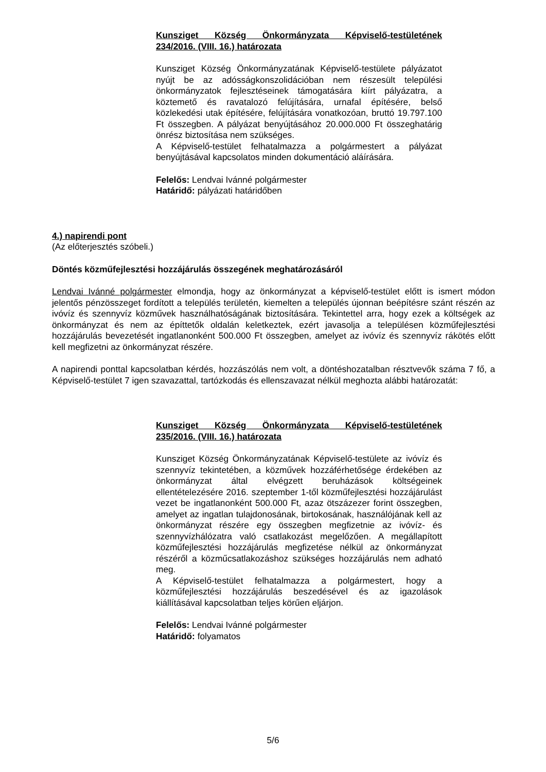Kunsziget Község Önkormányzata Képviselő-testületének 234/2016. (VIII. 16.) határozata
Kunsziget Község Önkormányzatának Képviselő-testülete pályázatot nyújt be az adósságkonszolidációban nem részesült települési önkormányzatok fejlesztéseinek támogatására kiírt pályázatra, a köztemető és ravatalozó felújítására, urnafal építésére, belső közlekedési utak építésére, felújítására vonatkozóan, bruttó 19.797.100 Ft összegben. A pályázat benyújtásához 20.000.000 Ft összeghatárig önrész biztosítása nem szükséges.
A Képviselő-testület felhatalmazza a polgármestert a pályázat benyújtásával kapcsolatos minden dokumentáció aláírására.
Felelős: Lendvai Ivánné polgármester
Határidő: pályázati határidőben
4.) napirendi pont
(Az előterjesztés szóbeli.)
Döntés közműfejlesztési hozzájárulás összegének meghatározásáról
Lendvai Ivánné polgármester elmondja, hogy az önkormányzat a képviselő-testület előtt is ismert módon jelentős pénzösszeget fordított a település területén, kiemelten a település újonnan beépítésre szánt részén az ivóvíz és szennyvíz közművek használhatóságának biztosítására. Tekintettel arra, hogy ezek a költségek az önkormányzat és nem az építtetők oldalán keletkeztek, ezért javasolja a településen közműfejlesztési hozzájárulás bevezetését ingatlanonként 500.000 Ft összegben, amelyet az ivóvíz és szennyvíz rákötés előtt kell megfizetni az önkormányzat részére.
A napirendi ponttal kapcsolatban kérdés, hozzászólás nem volt, a döntéshozatalban résztvevők száma 7 fő, a Képviselő-testület 7 igen szavazattal, tartózkodás és ellenszavazat nélkül meghozta alábbi határozatát:
Kunsziget Község Önkormányzata Képviselő-testületének 235/2016. (VIII. 16.) határozata
Kunsziget Község Önkormányzatának Képviselő-testülete az ivóvíz és szennyvíz tekintetében, a közművek hozzáférhetősége érdekében az önkormányzat által elvégzett beruházások költségeinek ellentételezésére 2016. szeptember 1-től közműfejlesztési hozzájárulást vezet be ingatlanonként 500.000 Ft, azaz ötszázezer forint összegben, amelyet az ingatlan tulajdonosának, birtokosának, használójának kell az önkormányzat részére egy összegben megfizetnie az ivóvíz- és szennyvízhálózatra való csatlakozást megelőzően. A megállapított közműfejlesztési hozzájárulás megfizetése nélkül az önkormányzat részéről a közműcsatlakozáshoz szükséges hozzájárulás nem adható meg.
A Képviselő-testület felhatalmazza a polgármestert, hogy a közműfejlesztési hozzájárulás beszedésével és az igazolások kiállításával kapcsolatban teljes körűen eljárjon.
Felelős: Lendvai Ivánné polgármester
Határidő: folyamatos
5/6